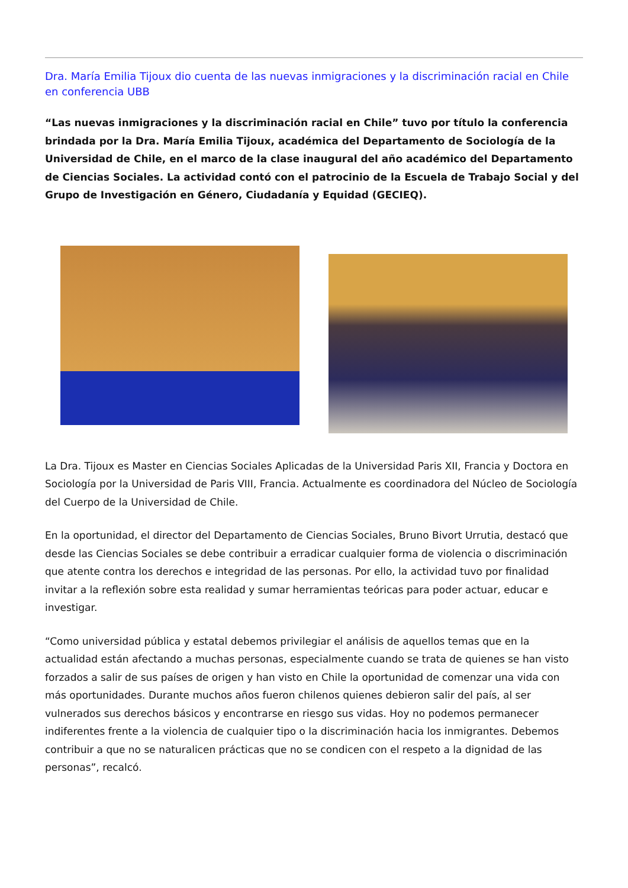Dra. María Emilia Tijoux dio cuenta de las nuevas inmigraciones y la discriminación racial en Chile en conferencia UBB
“Las nuevas inmigraciones y la discriminación racial en Chile” tuvo por título la conferencia brindada por la Dra. María Emilia Tijoux, académica del Departamento de Sociología de la Universidad de Chile, en el marco de la clase inaugural del año académico del Departamento de Ciencias Sociales. La actividad contó con el patrocinio de la Escuela de Trabajo Social y del Grupo de Investigación en Género, Ciudadanía y Equidad (GECIEQ).
La Dra. Tijoux es Master en Ciencias Sociales Aplicadas de la Universidad Paris XII, Francia y Doctora en Sociología por la Universidad de Paris VIII, Francia. Actualmente es coordinadora del Núcleo de Sociología del Cuerpo de la Universidad de Chile.
En la oportunidad, el director del Departamento de Ciencias Sociales, Bruno Bivort Urrutia, destacó que desde las Ciencias Sociales se debe contribuir a erradicar cualquier forma de violencia o discriminación que atente contra los derechos e integridad de las personas. Por ello, la actividad tuvo por finalidad invitar a la reflexión sobre esta realidad y sumar herramientas teóricas para poder actuar, educar e investigar.
“Como universidad pública y estatal debemos privilegiar el análisis de aquellos temas que en la actualidad están afectando a muchas personas, especialmente cuando se trata de quienes se han visto forzados a salir de sus países de origen y han visto en Chile la oportunidad de comenzar una vida con más oportunidades. Durante muchos años fueron chilenos quienes debieron salir del país, al ser vulnerados sus derechos básicos y encontrarse en riesgo sus vidas. Hoy no podemos permanecer indiferentes frente a la violencia de cualquier tipo o la discriminación hacia los inmigrantes. Debemos contribuir a que no se naturalicen prácticas que no se condicen con el respeto a la dignidad de las personas”, recalcó.